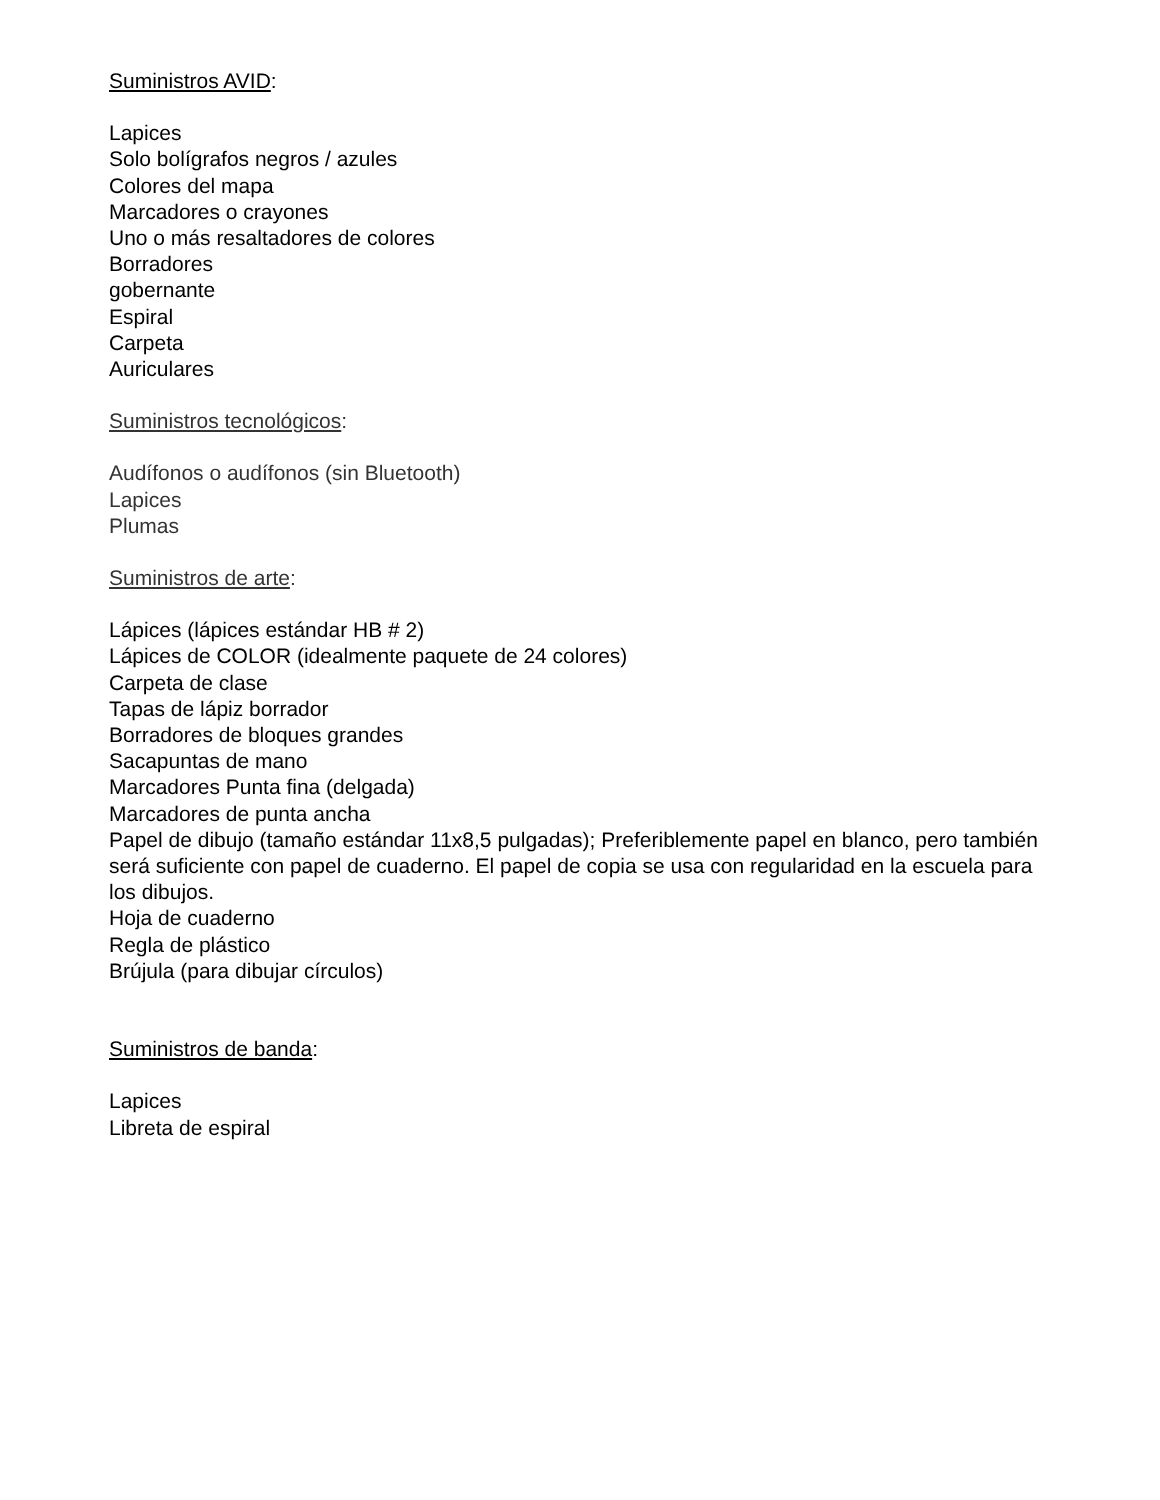Suministros AVID:
Lapices
Solo bolígrafos negros / azules
Colores del mapa
Marcadores o crayones
Uno o más resaltadores de colores
Borradores
gobernante
Espiral
Carpeta
Auriculares
Suministros tecnológicos:
Audífonos o audífonos (sin Bluetooth)
Lapices
Plumas
Suministros de arte:
Lápices (lápices estándar HB # 2)
Lápices de COLOR (idealmente paquete de 24 colores)
Carpeta de clase
Tapas de lápiz borrador
Borradores de bloques grandes
Sacapuntas de mano
Marcadores Punta fina (delgada)
Marcadores de punta ancha
Papel de dibujo (tamaño estándar 11x8,5 pulgadas); Preferiblemente papel en blanco, pero también será suficiente con papel de cuaderno. El papel de copia se usa con regularidad en la escuela para los dibujos.
Hoja de cuaderno
Regla de plástico
Brújula (para dibujar círculos)
Suministros de banda:
Lapices
Libreta de espiral